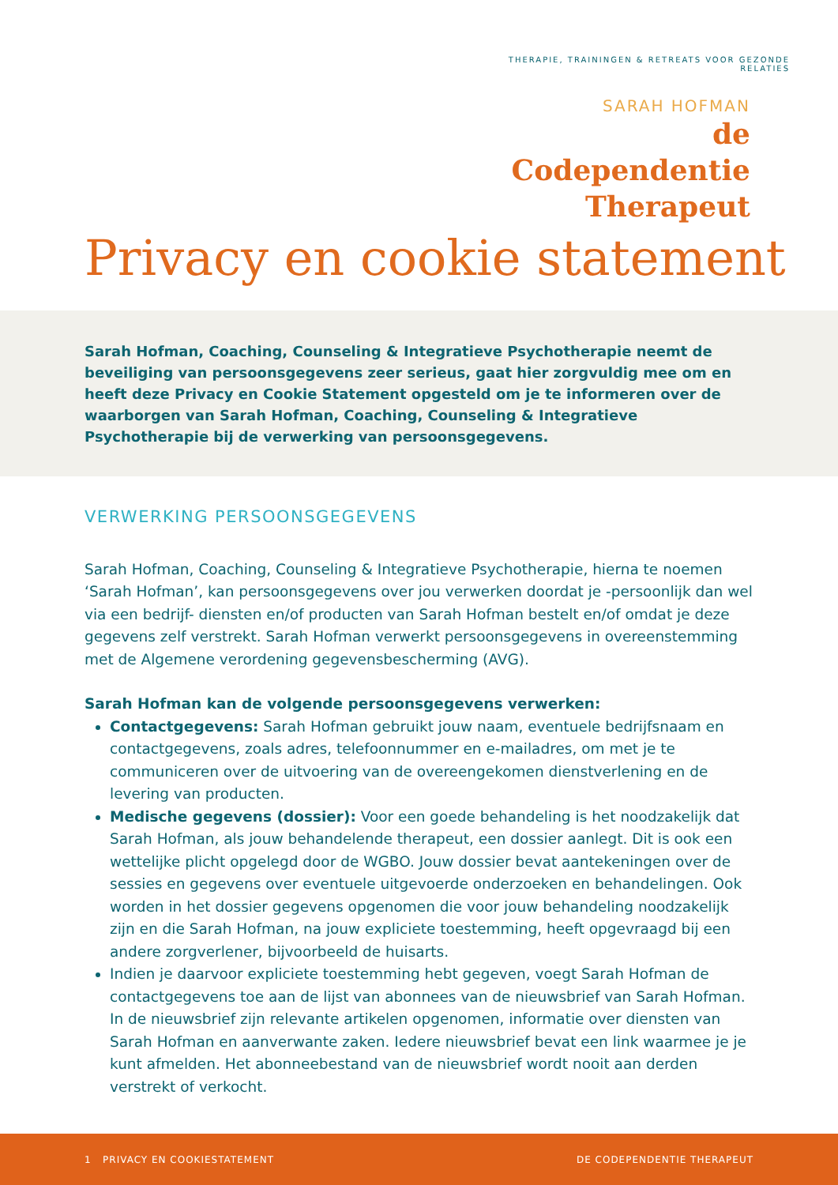THERAPIE, TRAININGEN & RETREATS VOOR GEZONDE RELATIES
SARAH HOFMAN
de Codependentie
Therapeut
Privacy en cookie statement
Sarah Hofman, Coaching, Counseling & Integratieve Psychotherapie neemt de beveiliging van persoonsgegevens zeer serieus, gaat hier zorgvuldig mee om en heeft deze Privacy en Cookie Statement opgesteld om je te informeren over de waarborgen van Sarah Hofman, Coaching, Counseling & Integratieve Psychotherapie bij de verwerking van persoonsgegevens.
VERWERKING PERSOONSGEGEVENS
Sarah Hofman, Coaching, Counseling & Integratieve Psychotherapie, hierna te noemen ‘Sarah Hofman’, kan persoonsgegevens over jou verwerken doordat je -persoonlijk dan wel via een bedrijf- diensten en/of producten van Sarah Hofman bestelt en/of omdat je deze gegevens zelf verstrekt. Sarah Hofman verwerkt persoonsgegevens in overeenstemming met de Algemene verordening gegevensbescherming (AVG).
Sarah Hofman kan de volgende persoonsgegevens verwerken:
Contactgegevens: Sarah Hofman gebruikt jouw naam, eventuele bedrijfsnaam en contactgegevens, zoals adres, telefoonnummer en e-mailadres, om met je te communiceren over de uitvoering van de overeengekomen dienstverlening en de levering van producten.
Medische gegevens (dossier): Voor een goede behandeling is het noodzakelijk dat Sarah Hofman, als jouw behandelende therapeut, een dossier aanlegt. Dit is ook een wettelijke plicht opgelegd door de WGBO. Jouw dossier bevat aantekeningen over de sessies en gegevens over eventuele uitgevoerde onderzoeken en behandelingen. Ook worden in het dossier gegevens opgenomen die voor jouw behandeling noodzakelijk zijn en die Sarah Hofman, na jouw expliciete toestemming, heeft opgevraagd bij een andere zorgverlener, bijvoorbeeld de huisarts.
Indien je daarvoor expliciete toestemming hebt gegeven, voegt Sarah Hofman de contactgegevens toe aan de lijst van abonnees van de nieuwsbrief van Sarah Hofman. In de nieuwsbrief zijn relevante artikelen opgenomen, informatie over diensten van Sarah Hofman en aanverwante zaken. Iedere nieuwsbrief bevat een link waarmee je je kunt afmelden. Het abonneebestand van de nieuwsbrief wordt nooit aan derden verstrekt of verkocht.
1 PRIVACY EN COOKIESTATEMENT DE CODEPENDENTIE THERAPEUT